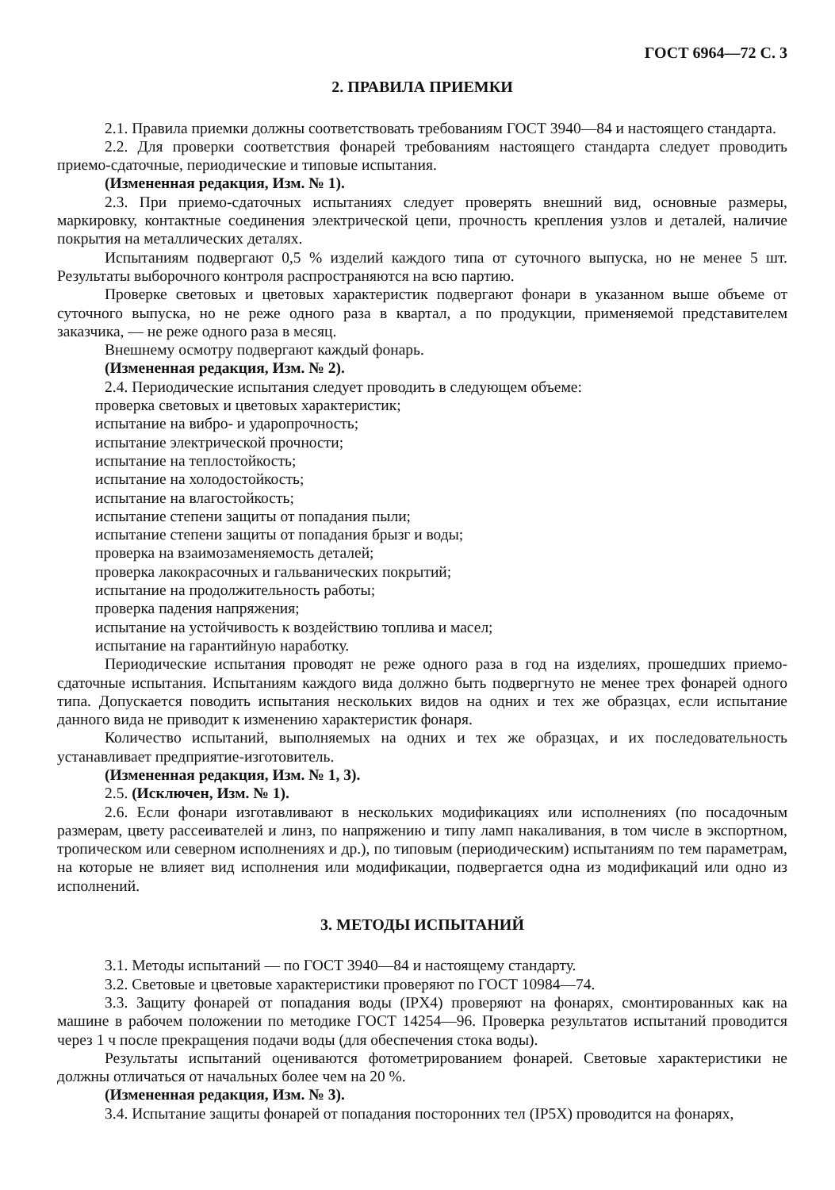ГОСТ 6964—72 С. 3
2. ПРАВИЛА ПРИЕМКИ
2.1. Правила приемки должны соответствовать требованиям ГОСТ 3940—84 и настоящего стандарта.
2.2. Для проверки соответствия фонарей требованиям настоящего стандарта следует проводить приемо-сдаточные, периодические и типовые испытания.
(Измененная редакция, Изм. № 1).
2.3. При приемо-сдаточных испытаниях следует проверять внешний вид, основные размеры, маркировку, контактные соединения электрической цепи, прочность крепления узлов и деталей, наличие покрытия на металлических деталях.
Испытаниям подвергают 0,5 % изделий каждого типа от суточного выпуска, но не менее 5 шт. Результаты выборочного контроля распространяются на всю партию.
Проверке световых и цветовых характеристик подвергают фонари в указанном выше объеме от суточного выпуска, но не реже одного раза в квартал, а по продукции, применяемой представителем заказчика, — не реже одного раза в месяц.
Внешнему осмотру подвергают каждый фонарь.
(Измененная редакция, Изм. № 2).
2.4. Периодические испытания следует проводить в следующем объеме:
проверка световых и цветовых характеристик;
испытание на вибро- и ударопрочность;
испытание электрической прочности;
испытание на теплостойкость;
испытание на холодостойкость;
испытание на влагостойкость;
испытание степени защиты от попадания пыли;
испытание степени защиты от попадания брызг и воды;
проверка на взаимозаменяемость деталей;
проверка лакокрасочных и гальванических покрытий;
испытание на продолжительность работы;
проверка падения напряжения;
испытание на устойчивость к воздействию топлива и масел;
испытание на гарантийную наработку.
Периодические испытания проводят не реже одного раза в год на изделиях, прошедших приемо-сдаточные испытания. Испытаниям каждого вида должно быть подвергнуто не менее трех фонарей одного типа. Допускается поводить испытания нескольких видов на одних и тех же образцах, если испытание данного вида не приводит к изменению характеристик фонаря.
Количество испытаний, выполняемых на одних и тех же образцах, и их последовательность устанавливает предприятие-изготовитель.
(Измененная редакция, Изм. № 1, 3).
2.5. (Исключен, Изм. № 1).
2.6. Если фонари изготавливают в нескольких модификациях или исполнениях (по посадочным размерам, цвету рассеивателей и линз, по напряжению и типу ламп накаливания, в том числе в экспортном, тропическом или северном исполнениях и др.), по типовым (периодическим) испытаниям по тем параметрам, на которые не влияет вид исполнения или модификации, подвергается одна из модификаций или одно из исполнений.
3. МЕТОДЫ ИСПЫТАНИЙ
3.1. Методы испытаний — по ГОСТ 3940—84 и настоящему стандарту.
3.2. Световые и цветовые характеристики проверяют по ГОСТ 10984—74.
3.3. Защиту фонарей от попадания воды (IPX4) проверяют на фонарях, смонтированных как на машине в рабочем положении по методике ГОСТ 14254—96. Проверка результатов испытаний проводится через 1 ч после прекращения подачи воды (для обеспечения стока воды).
Результаты испытаний оцениваются фотометрированием фонарей. Световые характеристики не должны отличаться от начальных более чем на 20 %.
(Измененная редакция, Изм. № 3).
3.4. Испытание защиты фонарей от попадания посторонних тел (IP5X) проводится на фонарях,